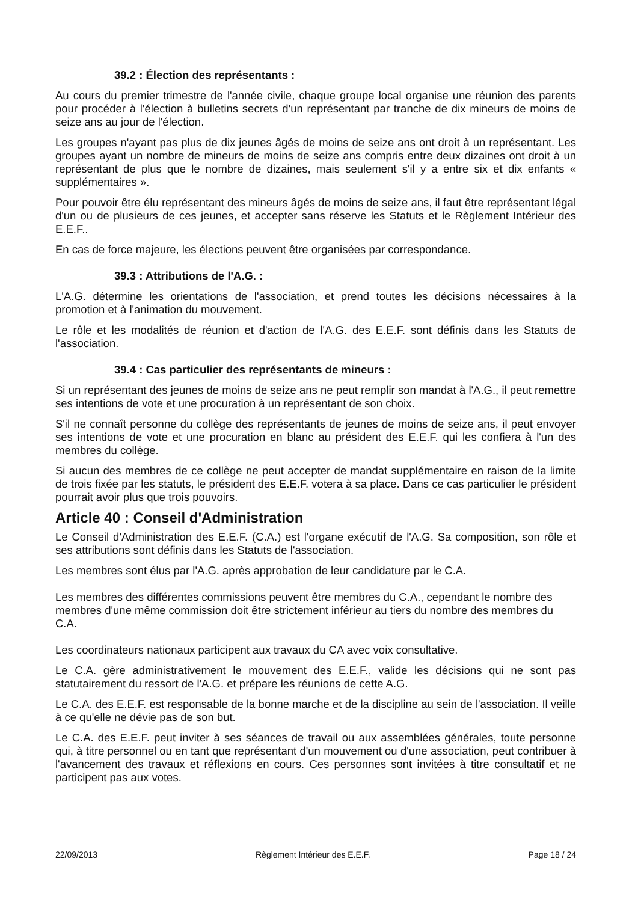39.2 : Élection des représentants :
Au cours du premier trimestre de l'année civile, chaque groupe local organise une réunion des parents pour procéder à l'élection à bulletins secrets d'un représentant par tranche de dix mineurs de moins de seize ans au jour de l'élection.
Les groupes n'ayant pas plus de dix jeunes âgés de moins de seize ans ont droit à un représentant. Les groupes ayant un nombre de mineurs de moins de seize ans compris entre deux dizaines ont droit à un représentant de plus que le nombre de dizaines, mais seulement s'il y a entre six et dix enfants « supplémentaires ».
Pour pouvoir être élu représentant des mineurs âgés de moins de seize ans, il faut être représentant légal d'un ou de plusieurs de ces jeunes, et accepter sans réserve les Statuts et le Règlement Intérieur des E.E.F..
En cas de force majeure, les élections peuvent être organisées par correspondance.
39.3 : Attributions de l'A.G. :
L'A.G. détermine les orientations de l'association, et prend toutes les décisions nécessaires à la promotion et à l'animation du mouvement.
Le rôle et les modalités de réunion et d'action de l'A.G. des E.E.F. sont définis dans les Statuts de l'association.
39.4 : Cas particulier des représentants de mineurs :
Si un représentant des jeunes de moins de seize ans ne peut remplir son mandat à l'A.G., il peut remettre ses intentions de vote et une procuration à un représentant de son choix.
S'il ne connaît personne du collège des représentants de jeunes de moins de seize ans, il peut envoyer ses intentions de vote et une procuration en blanc au président des E.E.F. qui les confiera à l'un des membres du collège.
Si aucun des membres de ce collège ne peut accepter de mandat supplémentaire en raison de la limite de trois fixée par les statuts, le président des E.E.F. votera à sa place. Dans ce cas particulier le président pourrait avoir plus que trois pouvoirs.
Article 40 : Conseil d'Administration
Le Conseil d'Administration des E.E.F. (C.A.) est l'organe exécutif de l'A.G. Sa composition, son rôle et ses attributions sont définis dans les Statuts de l'association.
Les membres sont élus par l'A.G. après approbation de leur candidature par le C.A.
Les membres des différentes commissions peuvent être membres du C.A., cependant le nombre des membres d'une même commission doit être strictement inférieur au tiers du nombre des membres du C.A.
Les coordinateurs nationaux participent aux travaux du CA avec voix consultative.
Le C.A. gère administrativement le mouvement des E.E.F., valide les décisions qui ne sont pas statutairement du ressort de l'A.G. et prépare les réunions de cette A.G.
Le C.A. des E.E.F. est responsable de la bonne marche et de la discipline au sein de l'association. Il veille à ce qu'elle ne dévie pas de son but.
Le C.A. des E.E.F. peut inviter à ses séances de travail ou aux assemblées générales, toute personne qui, à titre personnel ou en tant que représentant d'un mouvement ou d'une association, peut contribuer à l'avancement des travaux et réflexions en cours. Ces personnes sont invitées à titre consultatif et ne participent pas aux votes.
22/09/2013 Règlement Intérieur des E.E.F. Page 18 / 24